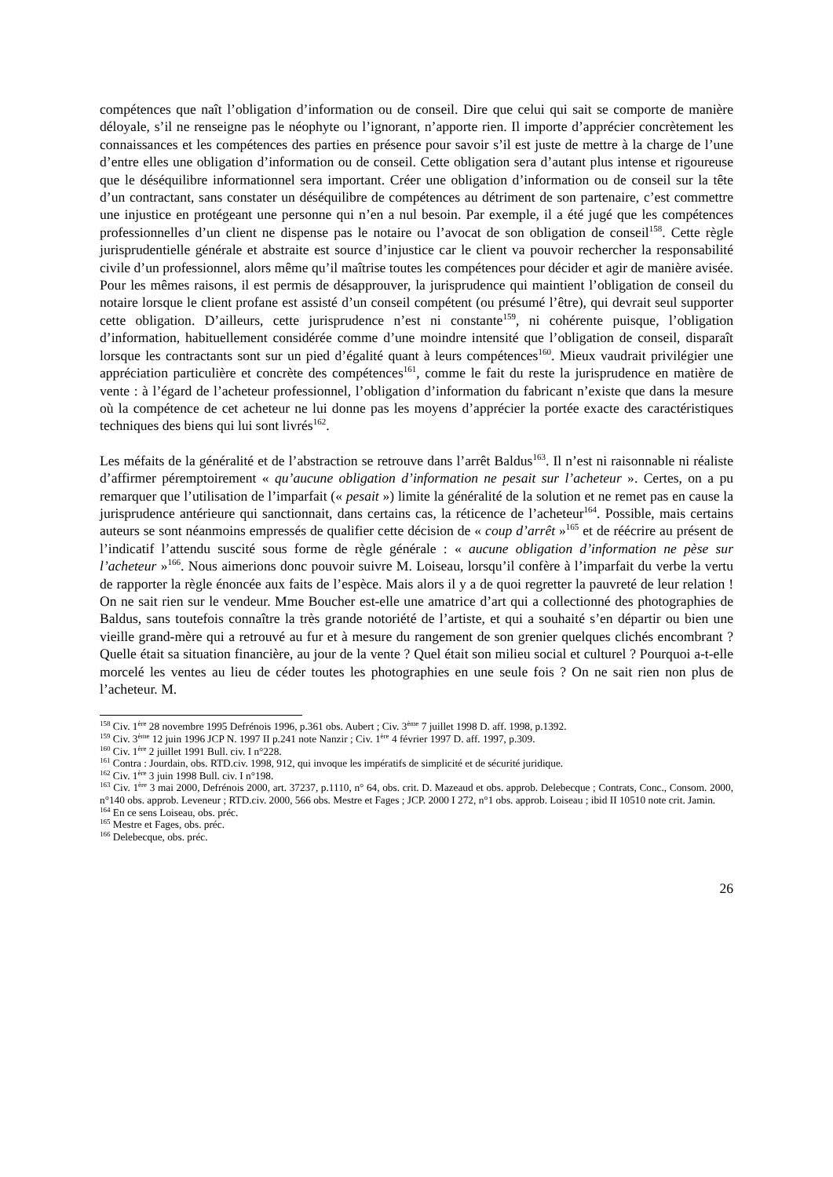compétences que naît l’obligation d’information ou de conseil. Dire que celui qui sait se comporte de manière déloyale, s’il ne renseigne pas le néophyte ou l’ignorant, n’apporte rien. Il importe d’apprécier concrètement les connaissances et les compétences des parties en présence pour savoir s’il est juste de mettre à la charge de l’une d’entre elles une obligation d’information ou de conseil. Cette obligation sera d’autant plus intense et rigoureuse que le déséquilibre informationnel sera important. Créer une obligation d’information ou de conseil sur la tête d’un contractant, sans constater un déséquilibre de compétences au détriment de son partenaire, c’est commettre une injustice en protégeant une personne qui n’en a nul besoin. Par exemple, il a été jugé que les compétences professionnelles d’un client ne dispense pas le notaire ou l’avocat de son obligation de conseil<sup>158</sup>. Cette règle jurisprudentielle générale et abstraite est source d’injustice car le client va pouvoir rechercher la responsabilité civile d’un professionnel, alors même qu’il maîtrise toutes les compétences pour décider et agir de manière avisée. Pour les mêmes raisons, il est permis de désapprouver, la jurisprudence qui maintient l’obligation de conseil du notaire lorsque le client profane est assisté d’un conseil compétent (ou présumé l’être), qui devrait seul supporter cette obligation. D’ailleurs, cette jurisprudence n’est ni constante<sup>159</sup>, ni cohérente puisque, l’obligation d’information, habituellement considérée comme d’une moindre intensité que l’obligation de conseil, disparaît lorsque les contractants sont sur un pied d’égalité quant à leurs compétences<sup>160</sup>. Mieux vaudrait privilégier une appréciation particulière et concrète des compétences<sup>161</sup>, comme le fait du reste la jurisprudence en matière de vente : à l’égard de l’acheteur professionnel, l’obligation d’information du fabricant n’existe que dans la mesure où la compétence de cet acheteur ne lui donne pas les moyens d’apprécier la portée exacte des caractéristiques techniques des biens qui lui sont livrés<sup>162</sup>.
Les méfaits de la généralité et de l’abstraction se retrouve dans l’arrêt Baldus<sup>163</sup>. Il n’est ni raisonnable ni réaliste d’affirmer péremptoirement « qu’aucune obligation d’information ne pesait sur l’acheteur ». Certes, on a pu remarquer que l’utilisation de l’imparfait (« pesait ») limite la généralité de la solution et ne remet pas en cause la jurisprudence antérieure qui sanctionnait, dans certains cas, la réticence de l’acheteur<sup>164</sup>. Possible, mais certains auteurs se sont néanmoins empressés de qualifier cette décision de « coup d’arrêt »<sup>165</sup> et de réécrire au présent de l’indicatif l’attendu suscité sous forme de règle générale : « aucune obligation d’information ne pèse sur l’acheteur »<sup>166</sup>. Nous aimerions donc pouvoir suivre M. Loiseau, lorsqu’il confère à l’imparfait du verbe la vertu de rapporter la règle énoncée aux faits de l’espèce. Mais alors il y a de quoi regretter la pauvreté de leur relation ! On ne sait rien sur le vendeur. Mme Boucher est-elle une amatrice d’art qui a collectionné des photographies de Baldus, sans toutefois connaître la très grande notoriété de l’artiste, et qui a souhaité s’en départir ou bien une vieille grand-mère qui a retrouvé au fur et à mesure du rangement de son grenier quelques clichés encombrant ? Quelle était sa situation financière, au jour de la vente ? Quel était son milieu social et culturel ? Pourquoi a-t-elle morcelé les ventes au lieu de céder toutes les photographies en une seule fois ? On ne sait rien non plus de l’acheteur. M.
<sup>158</sup> Civ. 1<sup>ère</sup> 28 novembre 1995 Defrénois 1996, p.361 obs. Aubert ; Civ. 3<sup>ème</sup> 7 juillet 1998 D. aff. 1998, p.1392.
<sup>159</sup> Civ. 3<sup>ème</sup> 12 juin 1996 JCP N. 1997 II p.241 note Nanzir ; Civ. 1<sup>ère</sup> 4 février 1997 D. aff. 1997, p.309.
<sup>160</sup> Civ. 1<sup>ère</sup> 2 juillet 1991 Bull. civ. I n°228.
<sup>161</sup> Contra : Jourdain, obs. RTD.civ. 1998, 912, qui invoque les impératifs de simplicité et de sécurité juridique.
<sup>162</sup> Civ. 1<sup>ère</sup> 3 juin 1998 Bull. civ. I n°198.
<sup>163</sup> Civ. 1<sup>ère</sup> 3 mai 2000, Defrénois 2000, art. 37237, p.1110, n° 64, obs. crit. D. Mazeaud et obs. approb. Delebecque ; Contrats, Conc., Consom. 2000, n°140 obs. approb. Leveneur ; RTD.civ. 2000, 566 obs. Mestre et Fages ; JCP. 2000 I 272, n°1 obs. approb. Loiseau ; ibid II 10510 note crit. Jamin.
<sup>164</sup> En ce sens Loiseau, obs. préc.
<sup>165</sup> Mestre et Fages, obs. préc.
<sup>166</sup> Delebecque, obs. préc.
26